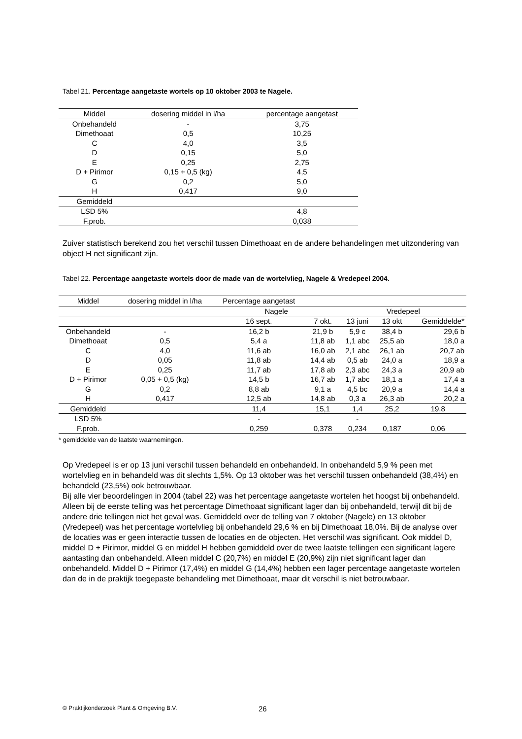Tabel 21. Percentage aangetaste wortels op 10 oktober 2003 te Nagele.
| Middel | dosering middel in l/ha | percentage aangetast |
| --- | --- | --- |
| Onbehandeld | - | 3,75 |
| Dimethoaat | 0,5 | 10,25 |
| C | 4,0 | 3,5 |
| D | 0,15 | 5,0 |
| E | 0,25 | 2,75 |
| D + Pirimor | 0,15 + 0,5 (kg) | 4,5 |
| G | 0,2 | 5,0 |
| H | 0,417 | 9,0 |
| Gemiddeld | | |
| LSD 5% | | 4,8 |
| F.prob. | | 0,038 |
Zuiver statistisch berekend zou het verschil tussen Dimethoaat en de andere behandelingen met uitzondering van object H net significant zijn.
Tabel 22. Percentage aangetaste wortels door de made van de wortelvlieg, Nagele & Vredepeel 2004.
| Middel | dosering middel in l/ha | Percentage aangetast | | | | |
| --- | --- | --- | --- | --- | --- | --- |
| | | Nagele | | Vredepeel | | |
| | | 16 sept. | 7 okt. | 13 juni | 13 okt | Gemiddelde* |
| Onbehandeld | - | 16,2 b | 21,9 b | 5,9 c | 38,4 b | 29,6 b |
| Dimethoaat | 0,5 | 5,4 a | 11,8 ab | 1,1 abc | 25,5 ab | 18,0 a |
| C | 4,0 | 11,6 ab | 16,0 ab | 2,1 abc | 26,1 ab | 20,7 ab |
| D | 0,05 | 11,8 ab | 14,4 ab | 0,5 ab | 24,0 a | 18,9 a |
| E | 0,25 | 11,7 ab | 17,8 ab | 2,3 abc | 24,3 a | 20,9 ab |
| D + Pirimor | 0,05 + 0,5 (kg) | 14,5 b | 16,7 ab | 1,7 abc | 18,1 a | 17,4 a |
| G | 0,2 | 8,8 ab | 9,1 a | 4,5 bc | 20,9 a | 14,4 a |
| H | 0,417 | 12,5 ab | 14,8 ab | 0,3 a | 26,3 ab | 20,2 a |
| Gemiddeld | | 11,4 | 15,1 | 1,4 | 25,2 | 19,8 |
| LSD 5% | | - | | - | | |
| F.prob. | | 0,259 | 0,378 | 0,234 | 0,187 | 0,06 |
* gemiddelde van de laatste waarnemingen.
Op Vredepeel is er op 13 juni verschil tussen behandeld en onbehandeld. In onbehandeld 5,9 % peen met wortelvlieg en in behandeld was dit slechts 1,5%. Op 13 oktober was het verschil tussen onbehandeld (38,4%) en behandeld (23,5%) ook betrouwbaar.
Bij alle vier beoordelingen in 2004 (tabel 22) was het percentage aangetaste wortelen het hoogst bij onbehandeld. Alleen bij de eerste telling was het percentage Dimethoaat significant lager dan bij onbehandeld, terwijl dit bij de andere drie tellingen niet het geval was. Gemiddeld over de telling van 7 oktober (Nagele) en 13 oktober (Vredepeel) was het percentage wortelvlieg bij onbehandeld 29,6 % en bij Dimethoaat 18,0%. Bij de analyse over de locaties was er geen interactie tussen de locaties en de objecten. Het verschil was significant. Ook middel D, middel D + Pirimor, middel G en middel H hebben gemiddeld over de twee laatste tellingen een significant lagere aantasting dan onbehandeld. Alleen middel C (20,7%) en middel E (20,9%) zijn niet significant lager dan onbehandeld. Middel D + Pirimor (17,4%) en middel G (14,4%) hebben een lager percentage aangetaste wortelen dan de in de praktijk toegepaste behandeling met Dimethoaat, maar dit verschil is niet betrouwbaar.
© Praktijkonderzoek Plant & Omgeving B.V. 26